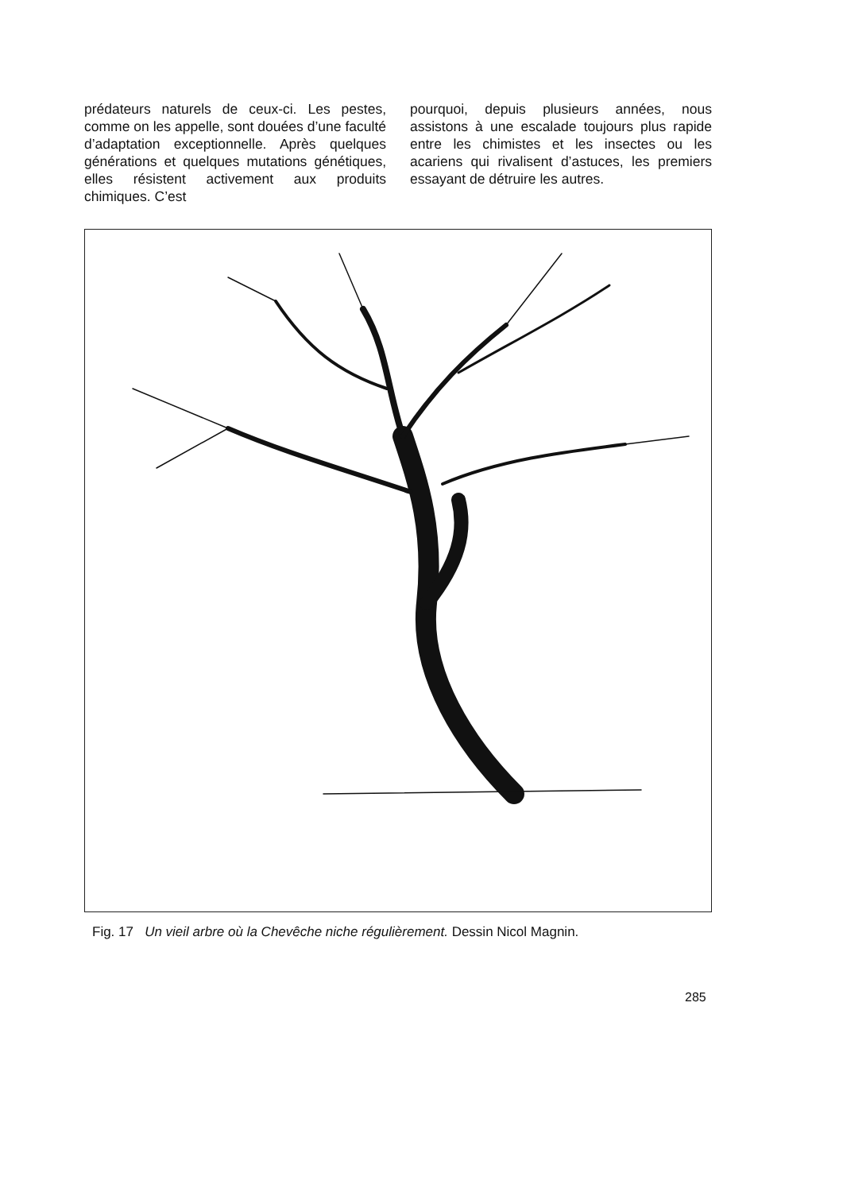prédateurs naturels de ceux-ci. Les pestes, comme on les appelle, sont douées d’une faculté d’adaptation exceptionnelle. Après quelques générations et quelques mutations génétiques, elles résistent activement aux produits chimiques. C’est
pourquoi, depuis plusieurs années, nous assistons à une escalade toujours plus rapide entre les chimistes et les insectes ou les acariens qui rivalisent d’astuces, les premiers essayant de détruire les autres.
Fig. 17 Un vieil arbre où la Chevêche niche régulièrement. Dessin Nicol Magnin.
285